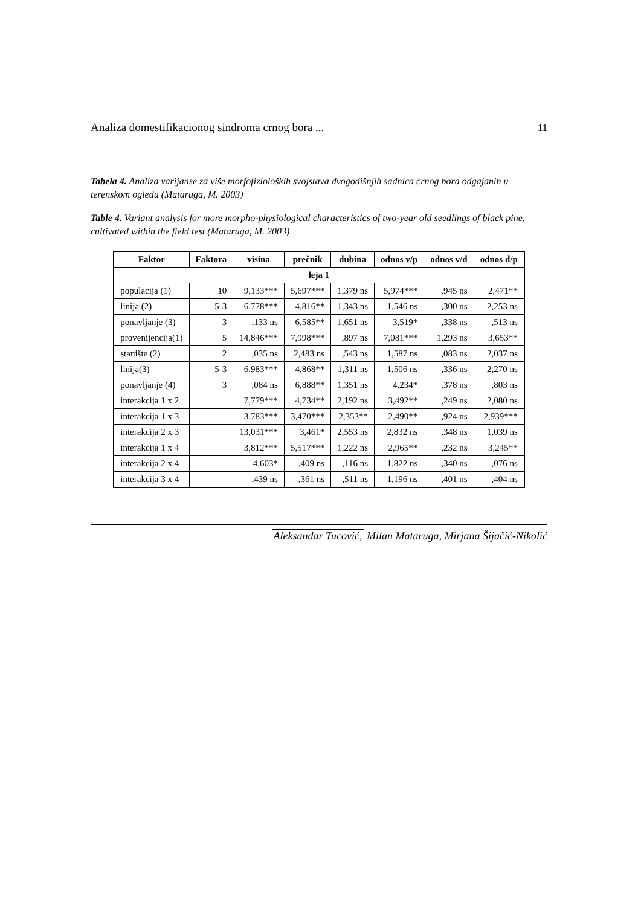Analiza domestifikacionog sindroma crnog bora ... 11
Tabela 4. Analiza varijanse za više morfofizioloških svojstava dvogodišnjih sadnica crnog bora odgajanih u terenskom ogledu (Mataruga, M. 2003)
Table 4. Variant analysis for more morpho-physiological characteristics of two-year old seedlings of black pine, cultivated within the field test (Mataruga, M. 2003)
| Faktor | Faktora | visina | prečnik | dubina | odnos v/p | odnos v/d | odnos d/p |
| --- | --- | --- | --- | --- | --- | --- | --- |
| leja 1 | | | | | | | |
| populacija (1) | 10 | 9,133*** | 5,697*** | 1,379 ns | 5,974*** | ,945 ns | 2,471** |
| linija (2) | 5-3 | 6,778*** | 4,816** | 1,343 ns | 1,546 ns | ,300 ns | 2,253 ns |
| ponavljanje (3) | 3 | ,133 ns | 6,585** | 1,651 ns | 3,519* | ,338 ns | ,513 ns |
| provenijencija(1) | 5 | 14,846*** | 7,998*** | ,897 ns | 7,081*** | 1,293 ns | 3,653** |
| stanište (2) | 2 | ,035 ns | 2,483 ns | ,543 ns | 1,587 ns | ,083 ns | 2,037 ns |
| linija(3) | 5-3 | 6,983*** | 4,868** | 1,311 ns | 1,506 ns | ,336 ns | 2,270 ns |
| ponavljanje (4) | 3 | ,084 ns | 6,888** | 1,351 ns | 4,234* | ,378 ns | ,803 ns |
| interakcija 1 x 2 | | 7,779*** | 4,734** | 2,192 ns | 3,492** | ,249 ns | 2,080 ns |
| interakcija 1 x 3 | | 3,783*** | 3,470*** | 2,353** | 2,490** | ,924 ns | 2,939*** |
| interakcija 2 x 3 | | 13,031*** | 3,461* | 2,553 ns | 2,832 ns | ,348 ns | 1,039 ns |
| interakcija 1 x 4 | | 3,812*** | 5,517*** | 1,222 ns | 2,965** | ,232 ns | 3,245** |
| interakcija 2 x 4 | | 4,603* | ,409 ns | ,116 ns | 1,822 ns | ,340 ns | ,076 ns |
| interakcija 3 x 4 | | ,439 ns | ,361 ns | ,511 ns | 1,196 ns | ,401 ns | ,404 ns |
Aleksandar Tucović, Milan Mataruga, Mirjana Šijačić-Nikolić